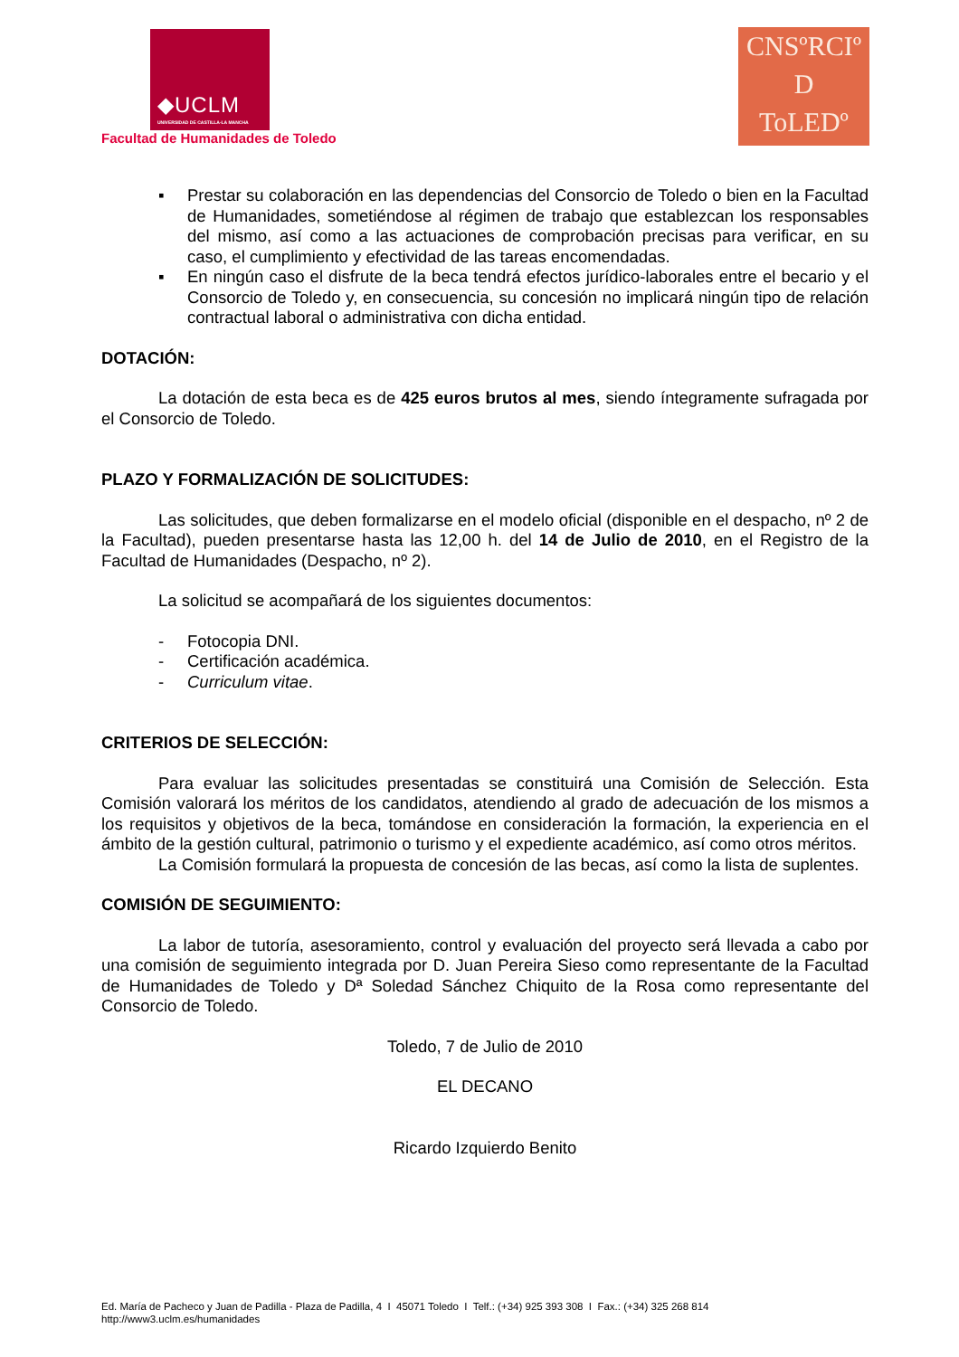◆UCLM
UNIVERSIDAD DE CASTILLA-LA MANCHA
Facultad de Humanidades de Toledo
CNSºRCIº
D
ToLEDº
▪ Prestar su colaboración en las dependencias del Consorcio de Toledo o bien en la Facultad de Humanidades, sometiéndose al régimen de trabajo que establezcan los responsables del mismo, así como a las actuaciones de comprobación precisas para verificar, en su caso, el cumplimiento y efectividad de las tareas encomendadas.
▪ En ningún caso el disfrute de la beca tendrá efectos jurídico-laborales entre el becario y el Consorcio de Toledo y, en consecuencia, su concesión no implicará ningún tipo de relación contractual laboral o administrativa con dicha entidad.
DOTACIÓN:
La dotación de esta beca es de 425 euros brutos al mes, siendo íntegramente sufragada por el Consorcio de Toledo.
PLAZO Y FORMALIZACIÓN DE SOLICITUDES:
Las solicitudes, que deben formalizarse en el modelo oficial (disponible en el despacho, nº 2 de la Facultad), pueden presentarse hasta las 12,00 h. del 14 de Julio de 2010, en el Registro de la Facultad de Humanidades (Despacho, nº 2).
La solicitud se acompañará de los siguientes documentos:
- Fotocopia DNI.
- Certificación académica.
- Curriculum vitae.
CRITERIOS DE SELECCIÓN:
Para evaluar las solicitudes presentadas se constituirá una Comisión de Selección. Esta Comisión valorará los méritos de los candidatos, atendiendo al grado de adecuación de los mismos a los requisitos y objetivos de la beca, tomándose en consideración la formación, la experiencia en el ámbito de la gestión cultural, patrimonio o turismo y el expediente académico, así como otros méritos.
La Comisión formulará la propuesta de concesión de las becas, así como la lista de suplentes.
COMISIÓN DE SEGUIMIENTO:
La labor de tutoría, asesoramiento, control y evaluación del proyecto será llevada a cabo por una comisión de seguimiento integrada por D. Juan Pereira Sieso como representante de la Facultad de Humanidades de Toledo y Dª Soledad Sánchez Chiquito de la Rosa como representante del Consorcio de Toledo.
Toledo, 7 de Julio de 2010
EL DECANO
Ricardo Izquierdo Benito
Ed. María de Pacheco y Juan de Padilla - Plaza de Padilla, 4 I 45071 Toledo I Telf.: (+34) 925 393 308 I Fax.: (+34) 325 268 814
http://www3.uclm.es/humanidades